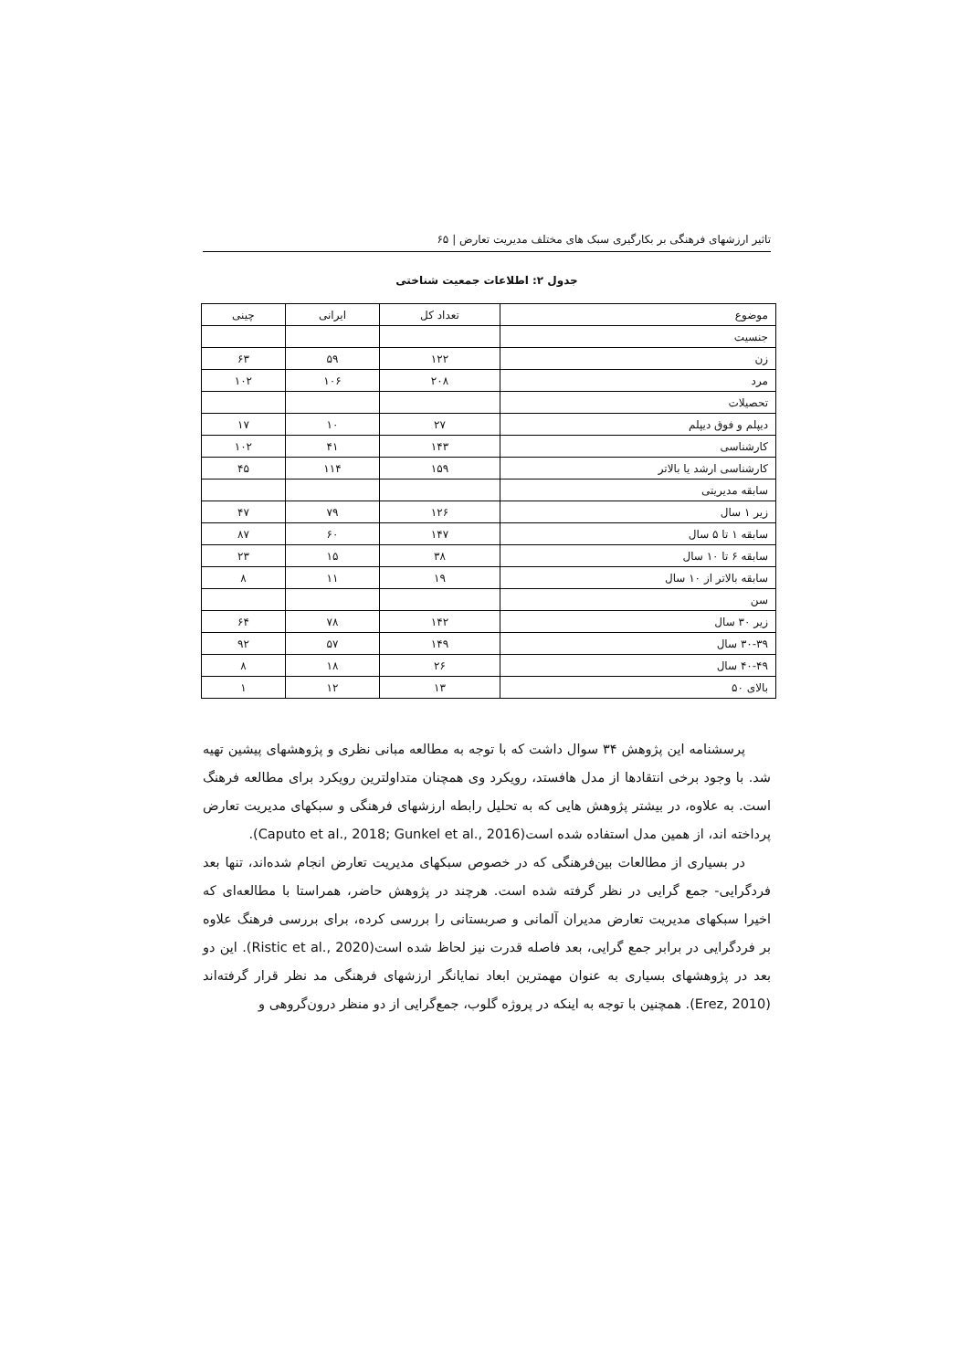تاثیر ارزشهای فرهنگی بر بکارگیری سبک های مختلف مدیریت تعارض | ۶۵
جدول ۲: اطلاعات جمعیت شناختی
| موضوع | تعداد کل | ایرانی | چینی |
| جنسیت | | | |
| زن | ۱۲۲ | ۵۹ | ۶۳ |
| مرد | ۲۰۸ | ۱۰۶ | ۱۰۲ |
| تحصیلات | | | |
| دیپلم و فوق دیپلم | ۲۷ | ۱۰ | ۱۷ |
| کارشناسی | ۱۴۳ | ۴۱ | ۱۰۲ |
| کارشناسی ارشد یا بالاتر | ۱۵۹ | ۱۱۴ | ۴۵ |
| سابقه مدیریتی | | | |
| زیر ۱ سال | ۱۲۶ | ۷۹ | ۴۷ |
| سابقه ۱ تا ۵ سال | ۱۴۷ | ۶۰ | ۸۷ |
| سابقه ۶ تا ۱۰ سال | ۳۸ | ۱۵ | ۲۳ |
| سابقه بالاتر از ۱۰ سال | ۱۹ | ۱۱ | ۸ |
| سن | | | |
| زیر ۳۰ سال | ۱۴۲ | ۷۸ | ۶۴ |
| ۳۰-۳۹ سال | ۱۴۹ | ۵۷ | ۹۲ |
| ۴۰-۴۹ سال | ۲۶ | ۱۸ | ۸ |
| بالای ۵۰ | ۱۳ | ۱۲ | ۱ |
پرسشنامه این پژوهش ۳۴ سوال داشت که با توجه به مطالعه مبانی نظری و پژوهشهای پیشین تهیه شد. با وجود برخی انتقادها از مدل هافستد، رویکرد وی همچنان متداولترین رویکرد برای مطالعه فرهنگ است. به علاوه، در بیشتر پژوهش هایی که به تحلیل رابطه ارزشهای فرهنگی و سبکهای مدیریت تعارض پرداخته اند، از همین مدل استفاده شده است(Caputo et al., 2018; Gunkel et al., 2016).
در بسیاری از مطالعات بین‌فرهنگی که در خصوص سبکهای مدیریت تعارض انجام شده‌اند، تنها بعد فردگرایی- جمع گرایی در نظر گرفته شده است. هرچند در پژوهش حاضر، همراستا با مطالعه‌ای که اخیرا سبکهای مدیریت تعارض مدیران آلمانی و صربستانی را بررسی کرده، برای بررسی فرهنگ علاوه بر فردگرایی در برابر جمع گرایی، بعد فاصله قدرت نیز لحاظ شده است(Ristic et al., 2020). این دو بعد در پژوهشهای بسیاری به عنوان مهمترین ابعاد نمایانگر ارزشهای فرهنگی مد نظر قرار گرفته‌اند (Erez, 2010). همچنین با توجه به اینکه در پروژه گلوب، جمع‌گرایی از دو منظر درون‌گروهی و